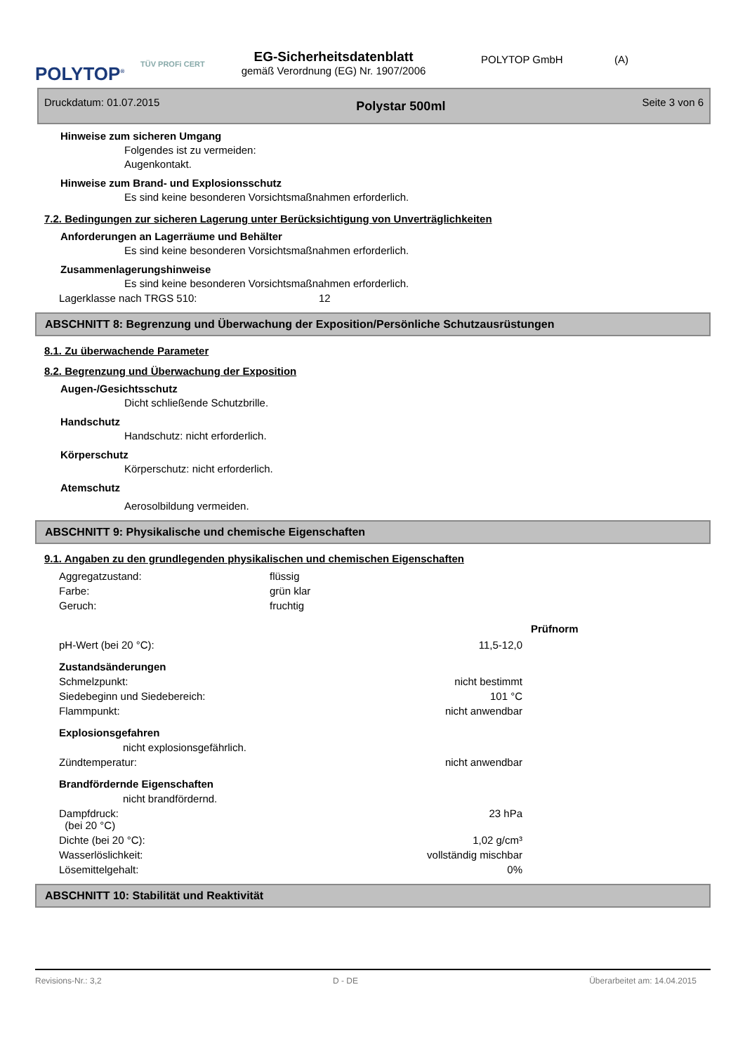POLYTOP<sup>®</sup>
TÜV PROFi CERT
EG-Sicherheitsdatenblatt
gemäß Verordnung (EG) Nr. 1907/2006
POLYTOP GmbH (A)
Druckdatum: 01.07.2015 Polystar 500ml Seite 3 von 6
Hinweise zum sicheren Umgang
Folgendes ist zu vermeiden:
Augenkontakt.
Hinweise zum Brand- und Explosionsschutz
Es sind keine besonderen Vorsichtsmaßnahmen erforderlich.
7.2. Bedingungen zur sicheren Lagerung unter Berücksichtigung von Unverträglichkeiten
Anforderungen an Lagerräume und Behälter
Es sind keine besonderen Vorsichtsmaßnahmen erforderlich.
Zusammenlagerungshinweise
Es sind keine besonderen Vorsichtsmaßnahmen erforderlich.
| Lagerklasse nach TRGS 510: | 12 |
ABSCHNITT 8: Begrenzung und Überwachung der Exposition/Persönliche Schutzausrüstungen
8.1. Zu überwachende Parameter
8.2. Begrenzung und Überwachung der Exposition
Augen-/Gesichtsschutz
Dicht schließende Schutzbrille.
Handschutz
Handschutz: nicht erforderlich.
Körperschutz
Körperschutz: nicht erforderlich.
Atemschutz
Aerosolbildung vermeiden.
ABSCHNITT 9: Physikalische und chemische Eigenschaften
9.1. Angaben zu den grundlegenden physikalischen und chemischen Eigenschaften
| Aggregatzustand: | flüssig | |
| Farbe: | grün klar | |
| Geruch: | fruchtig | |
| | | Prüfnorm |
| pH-Wert (bei 20 °C): | 11,5-12,0 |
| Zustandsänderungen | |
| Schmelzpunkt: | nicht bestimmt |
| Siedebeginn und Siedebereich: | 101 °C |
| Flammpunkt: | nicht anwendbar |
| Explosionsgefahren | |
| nicht explosionsgefährlich. | |
| Zündtemperatur: | nicht anwendbar |
| Brandfördernde Eigenschaften | |
| nicht brandfördernd. | |
| Dampfdruck: (bei 20 °C) | 23 hPa |
| Dichte (bei 20 °C): | 1,02 g/cm³ |
| Wasserlöslichkeit: | vollständig mischbar |
| Lösemittelgehalt: | 0% |
ABSCHNITT 10: Stabilität und Reaktivität
Revisions-Nr.: 3,2 D - DE Überarbeitet am: 14.04.2015